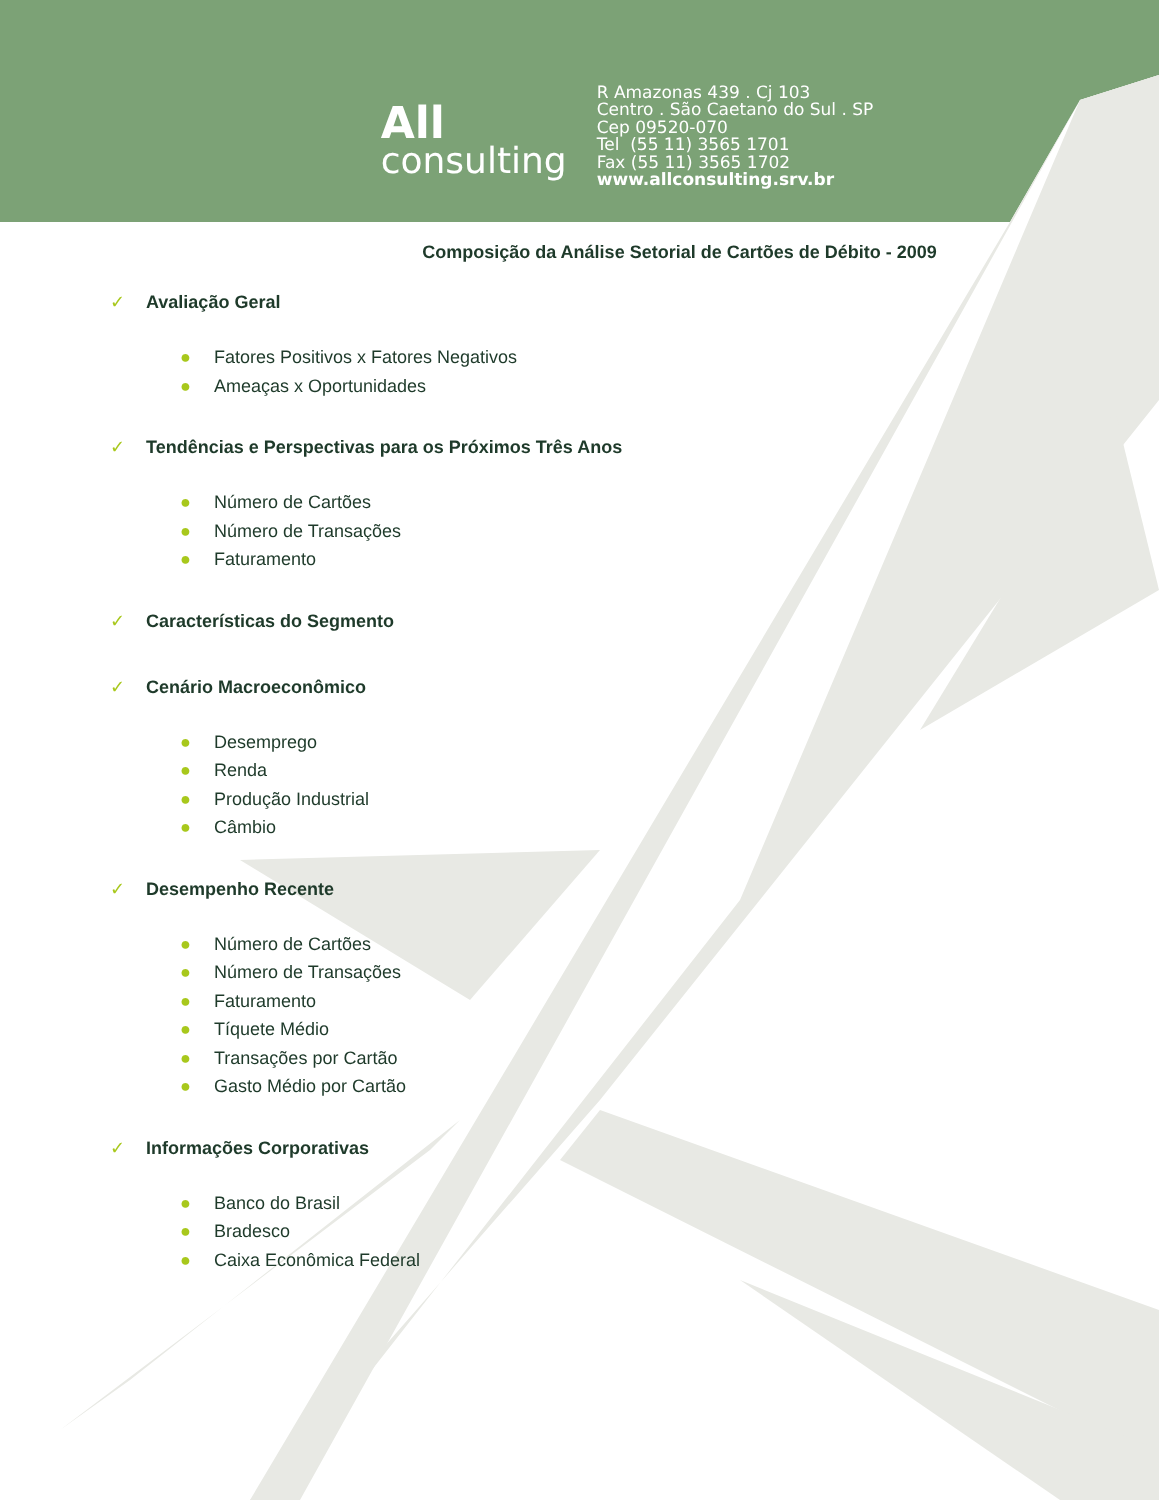All
consulting
R Amazonas 439 . Cj 103
Centro . São Caetano do Sul . SP
Cep 09520-070
Tel (55 11) 3565 1701
Fax (55 11) 3565 1702
www.allconsulting.srv.br
Composição da Análise Setorial de Cartões de Débito - 2009
✓ Avaliação Geral
● Fatores Positivos x Fatores Negativos
● Ameaças x Oportunidades
✓ Tendências e Perspectivas para os Próximos Três Anos
● Número de Cartões
● Número de Transações
● Faturamento
✓ Características do Segmento
✓ Cenário Macroeconômico
● Desemprego
● Renda
● Produção Industrial
● Câmbio
✓ Desempenho Recente
● Número de Cartões
● Número de Transações
● Faturamento
● Tíquete Médio
● Transações por Cartão
● Gasto Médio por Cartão
✓ Informações Corporativas
● Banco do Brasil
● Bradesco
● Caixa Econômica Federal